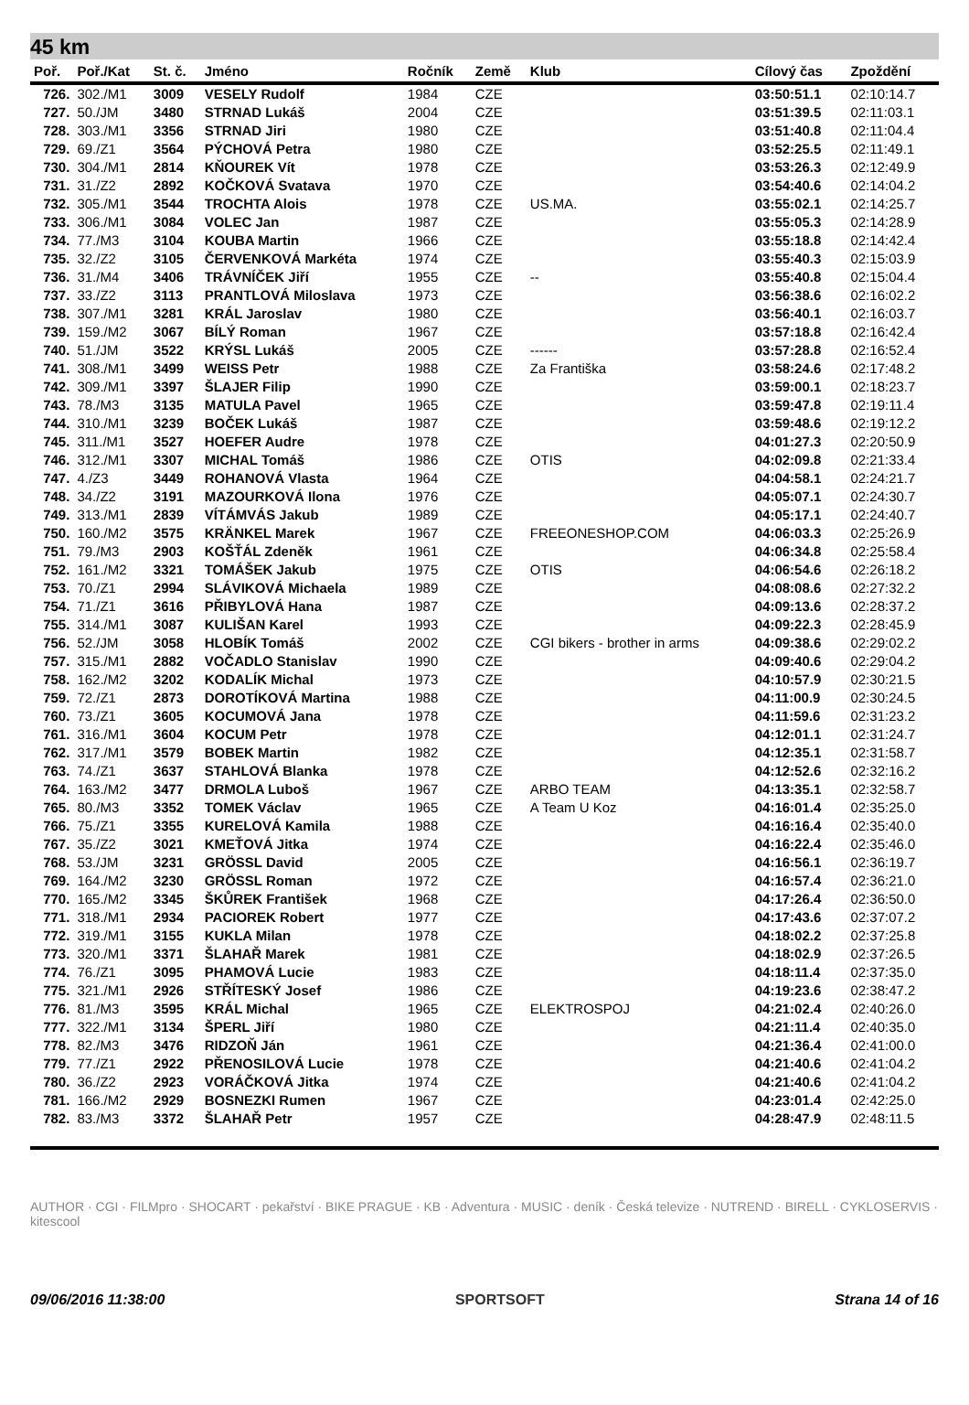45 km
| Poř. | Poř./Kat | St. č. | Jméno | Ročník | Země | Klub | Cílový čas | Zpoždění |
| --- | --- | --- | --- | --- | --- | --- | --- | --- |
| 726. | 302./M1 | 3009 | VESELY Rudolf | 1984 | CZE | | 03:50:51.1 | 02:10:14.7 |
| 727. | 50./JM | 3480 | STRNAD Lukáš | 2004 | CZE | | 03:51:39.5 | 02:11:03.1 |
| 728. | 303./M1 | 3356 | STRNAD Jiri | 1980 | CZE | | 03:51:40.8 | 02:11:04.4 |
| 729. | 69./Z1 | 3564 | PÝCHOVÁ Petra | 1980 | CZE | | 03:52:25.5 | 02:11:49.1 |
| 730. | 304./M1 | 2814 | KŇOUREK Vít | 1978 | CZE | | 03:53:26.3 | 02:12:49.9 |
| 731. | 31./Z2 | 2892 | KOČKOVÁ Svatava | 1970 | CZE | | 03:54:40.6 | 02:14:04.2 |
| 732. | 305./M1 | 3544 | TROCHTA Alois | 1978 | CZE | US.MA. | 03:55:02.1 | 02:14:25.7 |
| 733. | 306./M1 | 3084 | VOLEC Jan | 1987 | CZE | | 03:55:05.3 | 02:14:28.9 |
| 734. | 77./M3 | 3104 | KOUBA Martin | 1966 | CZE | | 03:55:18.8 | 02:14:42.4 |
| 735. | 32./Z2 | 3105 | ČERVENKOVÁ Markéta | 1974 | CZE | | 03:55:40.3 | 02:15:03.9 |
| 736. | 31./M4 | 3406 | TRÁVNÍČEK Jiří | 1955 | CZE | -- | 03:55:40.8 | 02:15:04.4 |
| 737. | 33./Z2 | 3113 | PRANTLOVÁ Miloslava | 1973 | CZE | | 03:56:38.6 | 02:16:02.2 |
| 738. | 307./M1 | 3281 | KRÁL Jaroslav | 1980 | CZE | | 03:56:40.1 | 02:16:03.7 |
| 739. | 159./M2 | 3067 | BÍLÝ Roman | 1967 | CZE | | 03:57:18.8 | 02:16:42.4 |
| 740. | 51./JM | 3522 | KRÝSL Lukáš | 2005 | CZE | ------ | 03:57:28.8 | 02:16:52.4 |
| 741. | 308./M1 | 3499 | WEISS Petr | 1988 | CZE | Za Františka | 03:58:24.6 | 02:17:48.2 |
| 742. | 309./M1 | 3397 | ŠLAJER Filip | 1990 | CZE | | 03:59:00.1 | 02:18:23.7 |
| 743. | 78./M3 | 3135 | MATULA Pavel | 1965 | CZE | | 03:59:47.8 | 02:19:11.4 |
| 744. | 310./M1 | 3239 | BOČEK Lukáš | 1987 | CZE | | 03:59:48.6 | 02:19:12.2 |
| 745. | 311./M1 | 3527 | HOEFER Audre | 1978 | CZE | | 04:01:27.3 | 02:20:50.9 |
| 746. | 312./M1 | 3307 | MICHAL Tomáš | 1986 | CZE | OTIS | 04:02:09.8 | 02:21:33.4 |
| 747. | 4./Z3 | 3449 | ROHANOVÁ Vlasta | 1964 | CZE | | 04:04:58.1 | 02:24:21.7 |
| 748. | 34./Z2 | 3191 | MAZOURKOVÁ Ilona | 1976 | CZE | | 04:05:07.1 | 02:24:30.7 |
| 749. | 313./M1 | 2839 | VÍTÁMVÁS Jakub | 1989 | CZE | | 04:05:17.1 | 02:24:40.7 |
| 750. | 160./M2 | 3575 | KRÄNKEL Marek | 1967 | CZE | FREEONESHOP.COM | 04:06:03.3 | 02:25:26.9 |
| 751. | 79./M3 | 2903 | KOŠŤÁL Zdeněk | 1961 | CZE | | 04:06:34.8 | 02:25:58.4 |
| 752. | 161./M2 | 3321 | TOMÁŠEK Jakub | 1975 | CZE | OTIS | 04:06:54.6 | 02:26:18.2 |
| 753. | 70./Z1 | 2994 | SLÁVIKOVÁ Michaela | 1989 | CZE | | 04:08:08.6 | 02:27:32.2 |
| 754. | 71./Z1 | 3616 | PŘIBYLOVÁ Hana | 1987 | CZE | | 04:09:13.6 | 02:28:37.2 |
| 755. | 314./M1 | 3087 | KULIŠAN Karel | 1993 | CZE | | 04:09:22.3 | 02:28:45.9 |
| 756. | 52./JM | 3058 | HLOBÍK Tomáš | 2002 | CZE | CGI bikers - brother in arms | 04:09:38.6 | 02:29:02.2 |
| 757. | 315./M1 | 2882 | VOČADLO Stanislav | 1990 | CZE | | 04:09:40.6 | 02:29:04.2 |
| 758. | 162./M2 | 3202 | KODALÍK Michal | 1973 | CZE | | 04:10:57.9 | 02:30:21.5 |
| 759. | 72./Z1 | 2873 | DOROTÍKOVÁ Martina | 1988 | CZE | | 04:11:00.9 | 02:30:24.5 |
| 760. | 73./Z1 | 3605 | KOCUMOVÁ Jana | 1978 | CZE | | 04:11:59.6 | 02:31:23.2 |
| 761. | 316./M1 | 3604 | KOCUM Petr | 1978 | CZE | | 04:12:01.1 | 02:31:24.7 |
| 762. | 317./M1 | 3579 | BOBEK Martin | 1982 | CZE | | 04:12:35.1 | 02:31:58.7 |
| 763. | 74./Z1 | 3637 | STAHLOVÁ Blanka | 1978 | CZE | | 04:12:52.6 | 02:32:16.2 |
| 764. | 163./M2 | 3477 | DRMOLA Luboš | 1967 | CZE | ARBO TEAM | 04:13:35.1 | 02:32:58.7 |
| 765. | 80./M3 | 3352 | TOMEK Václav | 1965 | CZE | A Team U Koz | 04:16:01.4 | 02:35:25.0 |
| 766. | 75./Z1 | 3355 | KURELOVÁ Kamila | 1988 | CZE | | 04:16:16.4 | 02:35:40.0 |
| 767. | 35./Z2 | 3021 | KMEŤOVÁ Jitka | 1974 | CZE | | 04:16:22.4 | 02:35:46.0 |
| 768. | 53./JM | 3231 | GRÖSSL David | 2005 | CZE | | 04:16:56.1 | 02:36:19.7 |
| 769. | 164./M2 | 3230 | GRÖSSL Roman | 1972 | CZE | | 04:16:57.4 | 02:36:21.0 |
| 770. | 165./M2 | 3345 | ŠKŮREK František | 1968 | CZE | | 04:17:26.4 | 02:36:50.0 |
| 771. | 318./M1 | 2934 | PACIOREK Robert | 1977 | CZE | | 04:17:43.6 | 02:37:07.2 |
| 772. | 319./M1 | 3155 | KUKLA Milan | 1978 | CZE | | 04:18:02.2 | 02:37:25.8 |
| 773. | 320./M1 | 3371 | ŠLAHAŘ Marek | 1981 | CZE | | 04:18:02.9 | 02:37:26.5 |
| 774. | 76./Z1 | 3095 | PHAMOVÁ Lucie | 1983 | CZE | | 04:18:11.4 | 02:37:35.0 |
| 775. | 321./M1 | 2926 | STŘÍTESKÝ Josef | 1986 | CZE | | 04:19:23.6 | 02:38:47.2 |
| 776. | 81./M3 | 3595 | KRÁL Michal | 1965 | CZE | ELEKTROSPOJ | 04:21:02.4 | 02:40:26.0 |
| 777. | 322./M1 | 3134 | ŠPERL Jiří | 1980 | CZE | | 04:21:11.4 | 02:40:35.0 |
| 778. | 82./M3 | 3476 | RIDZOŇ Ján | 1961 | CZE | | 04:21:36.4 | 02:41:00.0 |
| 779. | 77./Z1 | 2922 | PŘENOSILOVÁ Lucie | 1978 | CZE | | 04:21:40.6 | 02:41:04.2 |
| 780. | 36./Z2 | 2923 | VORÁČKOVÁ Jitka | 1974 | CZE | | 04:21:40.6 | 02:41:04.2 |
| 781. | 166./M2 | 2929 | BOSNEZKI Rumen | 1967 | CZE | | 04:23:01.4 | 02:42:25.0 |
| 782. | 83./M3 | 3372 | ŠLAHAŘ Petr | 1957 | CZE | | 04:28:47.9 | 02:48:11.5 |
AUTHOR · CGI · FILMpro · SHOCART · pekařství · BIKE PRAGUE · KB · Adventura · MUSIC · deník · Česká televize · NUTREND · BIRELL · CYKLOSERVIS · kitescool
09/06/2016 11:38:00 SPORTSOFT Strana 14 of 16